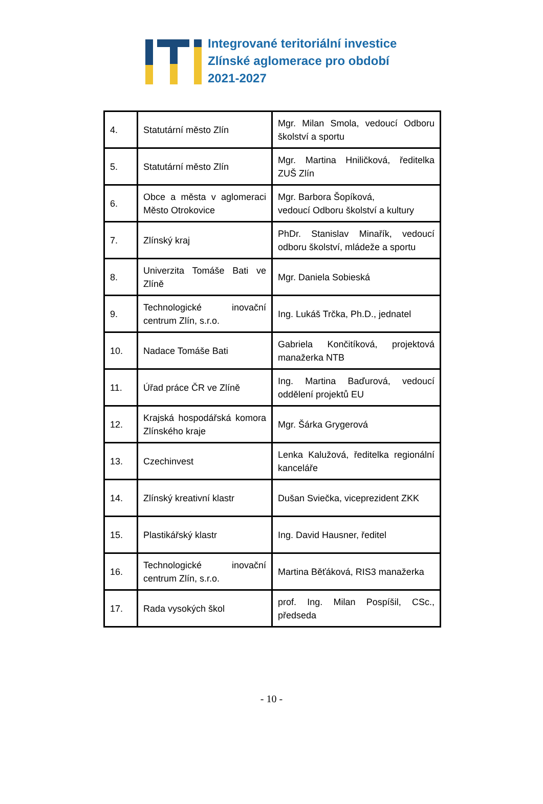Integrované teritoriální investice
Zlínské aglomerace pro období
2021-2027
| 4. | Statutární město Zlín | Mgr. Milan Smola, vedoucí Odboru školství a sportu |
| 5. | Statutární město Zlín | Mgr. Martina Hniličková, ředitelka ZUŠ Zlín |
| 6. | Obce a města v aglomeraci Město Otrokovice | Mgr. Barbora Šopíková, vedoucí Odboru školství a kultury |
| 7. | Zlínský kraj | PhDr. Stanislav Minařík, vedoucí odboru školství, mládeže a sportu |
| 8. | Univerzita Tomáše Bati ve Zlíně | Mgr. Daniela Sobieská |
| 9. | Technologické inovační centrum Zlín, s.r.o. | Ing. Lukáš Trčka, Ph.D., jednatel |
| 10. | Nadace Tomáše Bati | Gabriela Končitíková, projektová manažerka NTB |
| 11. | Úřad práce ČR ve Zlíně | Ing. Martina Baďurová, vedoucí oddělení projektů EU |
| 12. | Krajská hospodářská komora Zlínského kraje | Mgr. Šárka Grygerová |
| 13. | Czechinvest | Lenka Kalužová, ředitelka regionální kanceláře |
| 14. | Zlínský kreativní klastr | Dušan Sviečka, viceprezident ZKK |
| 15. | Plastikářský klastr | Ing. David Hausner, ředitel |
| 16. | Technologické inovační centrum Zlín, s.r.o. | Martina Běťáková, RIS3 manažerka |
| 17. | Rada vysokých škol | prof. Ing. Milan Pospíšil, CSc., předseda |
- 10 -